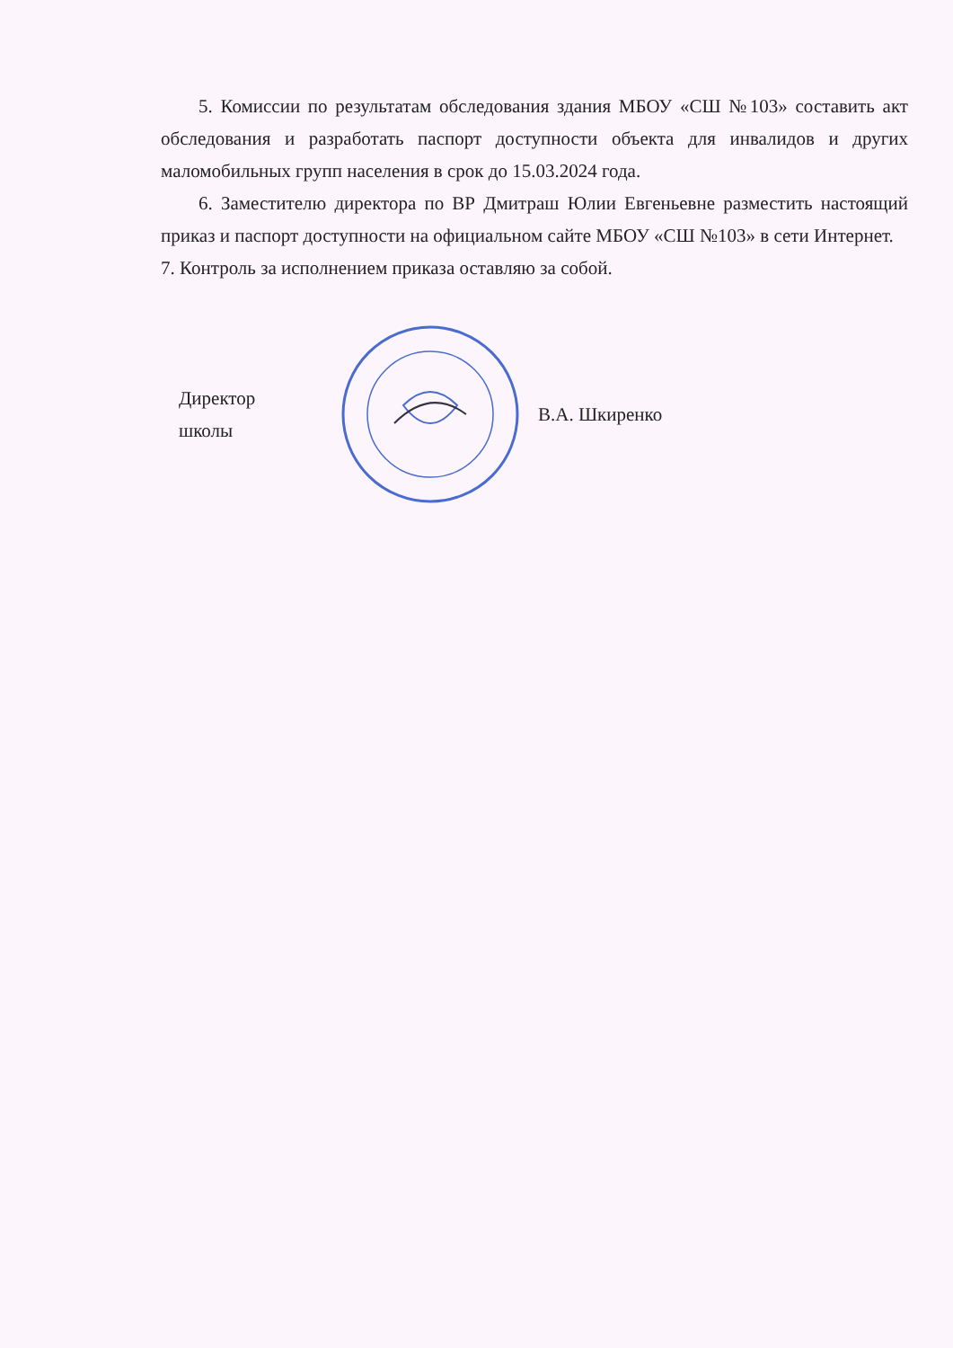5. Комиссии по результатам обследования здания МБОУ «СШ №103» составить акт обследования и разработать паспорт доступности объекта для инвалидов и других маломобильных групп населения в срок до 15.03.2024 года.
6. Заместителю директора по ВР Дмитраш Юлии Евгеньевне разместить настоящий приказ и паспорт доступности на официальном сайте МБОУ «СШ №103» в сети Интернет.
7. Контроль за исполнением приказа оставляю за собой.
Директор школы
В.А. Шкиренко